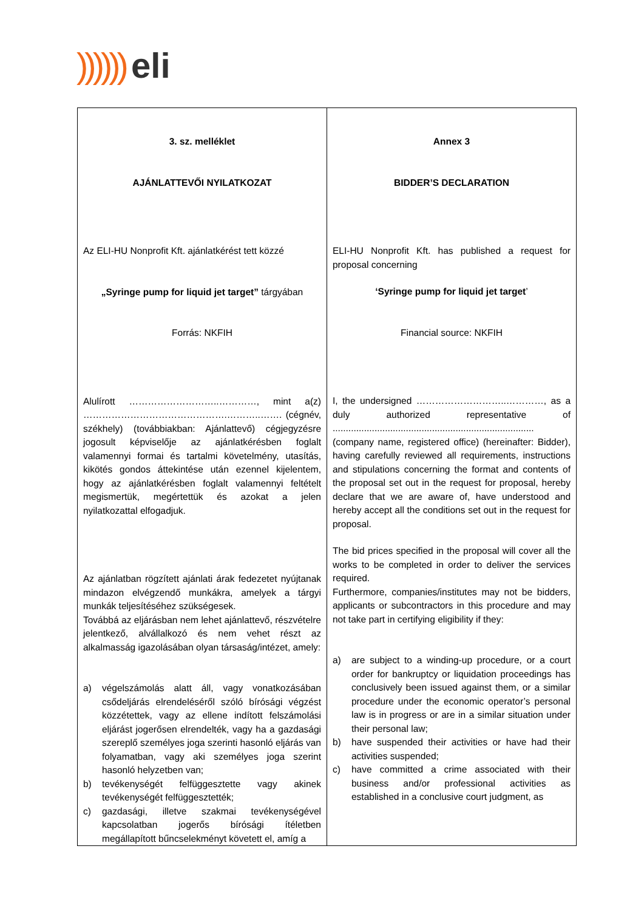)))))) eli
| 3. sz. melléklet AJÁNLATTEVŐI NYILATKOZAT Az ELI-HU Nonprofit Kft. ajánlatkérést tett közzé „Syringe pump for liquid jet target” tárgyában Forrás: NKFIH Alulírott ………………………..…………, mint a(z) ……………………………………….………..……. (cégnév, székhely) (továbbiakban: Ajánlattevő) cégjegyzésre jogosult képviselője az ajánlatkérésben foglalt valamennyi formai és tartalmi követelmény, utasítás, kikötés gondos áttekintése után ezennel kijelentem, hogy az ajánlatkérésben foglalt valamennyi feltételt megismertük, megértettük és azokat a jelen nyilatkozattal elfogadjuk. Az ajánlatban rögzített ajánlati árak fedezetet nyújtanak mindazon elvégzendő munkákra, amelyek a tárgyi munkák teljesítéséhez szükségesek. Továbbá az eljárásban nem lehet ajánlattevő, részvételre jelentkező, alvállalkozó és nem vehet részt az alkalmasság igazolásában olyan társaság/intézet, amely: a) végelszámolás alatt áll, vagy vonatkozásában csődeljárás elrendeléséről szóló bírósági végzést közzétettek, vagy az ellene indított felszámolási eljárást jogerősen elrendelték, vagy ha a gazdasági szereplő személyes joga szerinti hasonló eljárás van folyamatban, vagy aki személyes joga szerint hasonló helyzetben van; b) tevékenységét felfüggesztette vagy akinek tevékenységét felfüggesztették; c) gazdasági, illetve szakmai tevékenységével kapcsolatban jogerős bírósági ítéletben megállapított bűncselekményt követett el, amíg a | Annex 3 BIDDER’S DECLARATION ELI-HU Nonprofit Kft. has published a request for proposal concerning ‘Syringe pump for liquid jet target ’ Financial source: NKFIH I, the undersigned ………………………..…………, as a duly authorized representative of ............................................................................. (company name, registered office) (hereinafter: Bidder), having carefully reviewed all requirements, instructions and stipulations concerning the format and contents of the proposal set out in the request for proposal, hereby declare that we are aware of, have understood and hereby accept all the conditions set out in the request for proposal. The bid prices specified in the proposal will cover all the works to be completed in order to deliver the services required. Furthermore, companies/institutes may not be bidders, applicants or subcontractors in this procedure and may not take part in certifying eligibility if they: a) are subject to a winding-up procedure, or a court order for bankruptcy or liquidation proceedings has conclusively been issued against them, or a similar procedure under the economic operator’s personal law is in progress or are in a similar situation under their personal law; b) have suspended their activities or have had their activities suspended; c) have committed a crime associated with their business and/or professional activities as established in a conclusive court judgment, as |